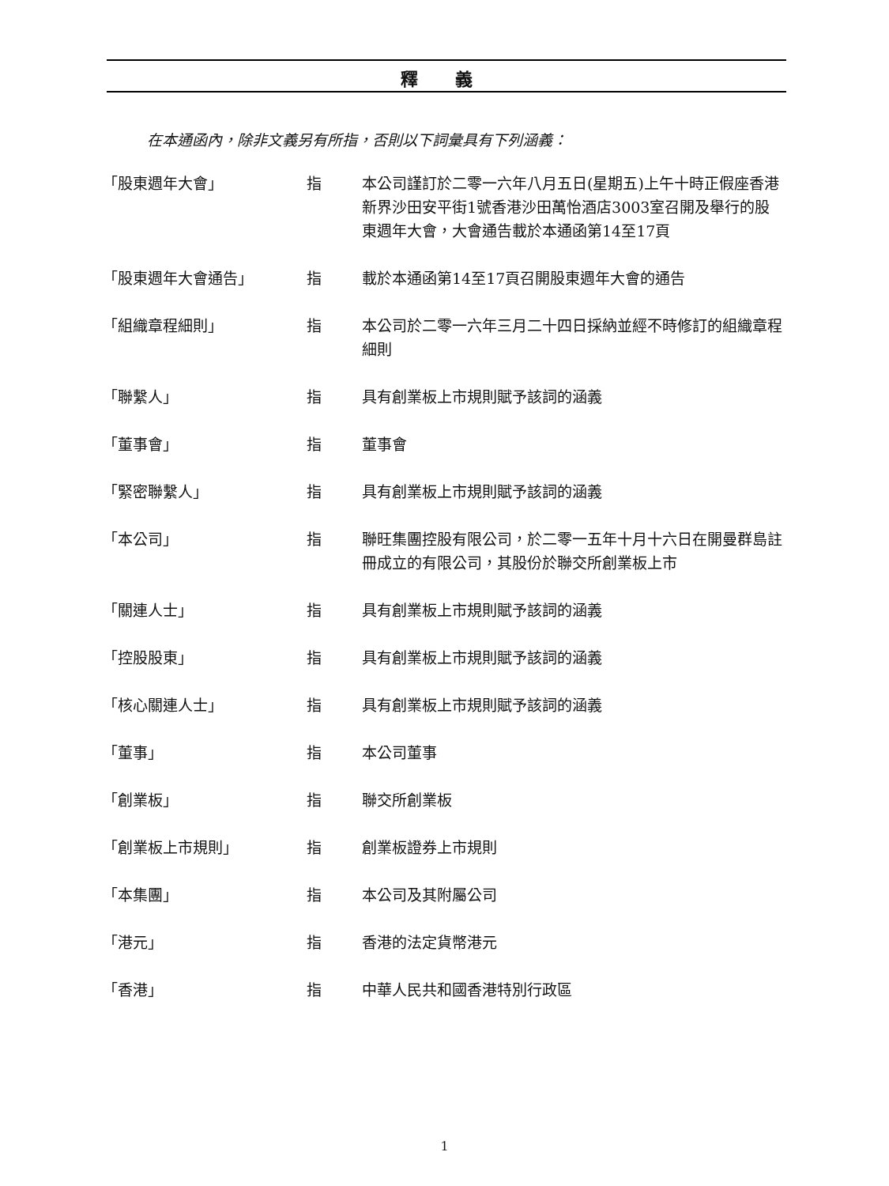釋 義
在本通函內，除非文義另有所指，否則以下詞彙具有下列涵義：
| 「股東週年大會」 | 指 | 本公司謹訂於二零一六年八月五日(星期五)上午十時正假座香港新界沙田安平街1號香港沙田萬怡酒店3003室召開及舉行的股東週年大會，大會通告載於本通函第14至17頁 |
| 「股東週年大會通告」 | 指 | 載於本通函第14至17頁召開股東週年大會的通告 |
| 「組織章程細則」 | 指 | 本公司於二零一六年三月二十四日採納並經不時修訂的組織章程細則 |
| 「聯繫人」 | 指 | 具有創業板上市規則賦予該詞的涵義 |
| 「董事會」 | 指 | 董事會 |
| 「緊密聯繫人」 | 指 | 具有創業板上市規則賦予該詞的涵義 |
| 「本公司」 | 指 | 聯旺集團控股有限公司，於二零一五年十月十六日在開曼群島註冊成立的有限公司，其股份於聯交所創業板上市 |
| 「關連人士」 | 指 | 具有創業板上市規則賦予該詞的涵義 |
| 「控股股東」 | 指 | 具有創業板上市規則賦予該詞的涵義 |
| 「核心關連人士」 | 指 | 具有創業板上市規則賦予該詞的涵義 |
| 「董事」 | 指 | 本公司董事 |
| 「創業板」 | 指 | 聯交所創業板 |
| 「創業板上市規則」 | 指 | 創業板證券上市規則 |
| 「本集團」 | 指 | 本公司及其附屬公司 |
| 「港元」 | 指 | 香港的法定貨幣港元 |
| 「香港」 | 指 | 中華人民共和國香港特別行政區 |
1